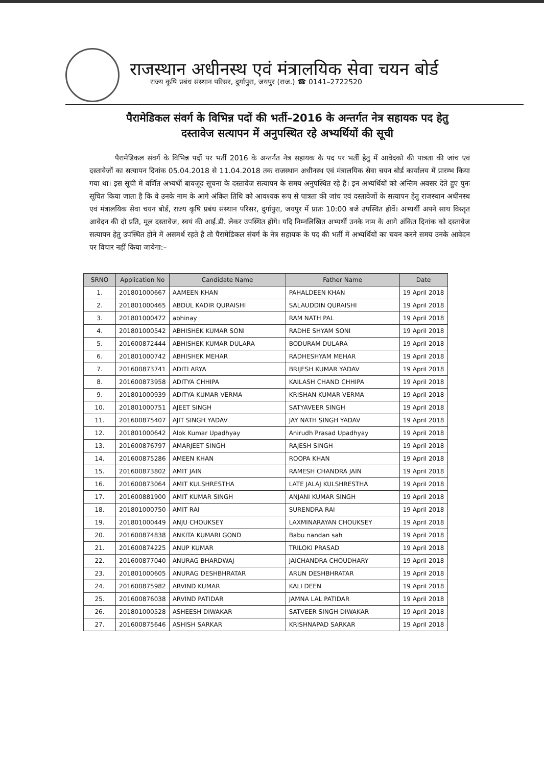राजस्थान अधीनस्थ एवं मंत्रालयिक सेवा चयन बोर्ड
राज्य कृषि प्रबंध संस्थान परिसर, दुर्गापुरा, जयपुर (राज.) ☎ 0141–2722520
पैरामेडिकल संवर्ग के विभिन्न पदों की भर्ती–2016 के अन्तर्गत नेत्र सहायक पद हेतु
दस्तावेज सत्यापन में अनुपस्थित रहे अभ्यर्थियों की सूची
पैरामेडिकल संवर्ग के विभिन्न पदों पर भर्ती 2016 के अन्तर्गत नेत्र सहायक के पद पर भर्ती हेतु में आवेदको की पात्रता की जांच एवं दस्तावेजों का सत्यापन दिनांक 05.04.2018 से 11.04.2018 तक राजस्थान अधीनस्थ एवं मंत्रालयिक सेवा चयन बोर्ड कार्यालय में प्रारम्भ किया गया था। इस सूची में वर्णित अभ्यर्थी बावजूद सूचना के दस्तावेज सत्यापन के समय अनुपस्थित रहे हैं। इन अभ्यर्थियों को अन्तिम अवसर देते हुए पुनः सूचित किया जाता है कि वे उनके नाम के आगे अंकित तिथि को आवश्यक रूप से पात्रता की जांच एवं दस्तावेजों के सत्यापन हेतु राजस्थान अधीनस्थ एवं मंत्रालयिक सेवा चयन बोर्ड, राज्य कृषि प्रबंध संस्थान परिसर, दुर्गापुरा, जयपुर में प्रातः 10:00 बजे उपस्थित होवें। अभ्यर्थी अपने साथ विस्तृत आवेदन की दो प्रति, मूल दस्तावेज, स्वयं की आई.डी. लेकर उपस्थित होंगे। यदि निम्नलिखित अभ्यर्थी उनके नाम के आगे अंकित दिनांक को दस्तावेज सत्यापन हेतु उपस्थित होने में असमर्थ रहते है तो पैरामेडिकल संवर्ग के नेत्र सहायक के पद की भर्ती में अभ्यर्थियों का चयन करने समय उनके आवेदन पर विचार नहीं किया जायेगा:–
| SRNO | Application No | Candidate Name | Father Name | Date |
| --- | --- | --- | --- | --- |
| 1. | 201801000667 | AAMEEN KHAN | PAHALDEEN KHAN | 19 April 2018 |
| 2. | 201801000465 | ABDUL KADIR QURAISHI | SALAUDDIN QURAISHI | 19 April 2018 |
| 3. | 201801000472 | abhinay | RAM NATH PAL | 19 April 2018 |
| 4. | 201801000542 | ABHISHEK KUMAR SONI | RADHE SHYAM SONI | 19 April 2018 |
| 5. | 201600872444 | ABHISHEK KUMAR DULARA | BODURAM DULARA | 19 April 2018 |
| 6. | 201801000742 | ABHISHEK MEHAR | RADHESHYAM MEHAR | 19 April 2018 |
| 7. | 201600873741 | ADITI ARYA | BRIJESH KUMAR YADAV | 19 April 2018 |
| 8. | 201600873958 | ADITYA CHHIPA | KAILASH CHAND CHHIPA | 19 April 2018 |
| 9. | 201801000939 | ADITYA KUMAR VERMA | KRISHAN KUMAR VERMA | 19 April 2018 |
| 10. | 201801000751 | AJEET SINGH | SATYAVEER SINGH | 19 April 2018 |
| 11. | 201600875407 | AJIT SINGH YADAV | JAY NATH SINGH YADAV | 19 April 2018 |
| 12. | 201801000642 | Alok Kumar Upadhyay | Anirudh Prasad Upadhyay | 19 April 2018 |
| 13. | 201600876797 | AMARJEET SINGH | RAJESH SINGH | 19 April 2018 |
| 14. | 201600875286 | AMEEN KHAN | ROOPA KHAN | 19 April 2018 |
| 15. | 201600873802 | AMIT JAIN | RAMESH CHANDRA JAIN | 19 April 2018 |
| 16. | 201600873064 | AMIT KULSHRESTHA | LATE JALAJ KULSHRESTHA | 19 April 2018 |
| 17. | 201600881900 | AMIT KUMAR SINGH | ANJANI KUMAR SINGH | 19 April 2018 |
| 18. | 201801000750 | AMIT RAI | SURENDRA RAI | 19 April 2018 |
| 19. | 201801000449 | ANJU CHOUKSEY | LAXMINARAYAN CHOUKSEY | 19 April 2018 |
| 20. | 201600874838 | ANKITA KUMARI GOND | Babu nandan sah | 19 April 2018 |
| 21. | 201600874225 | ANUP KUMAR | TRILOKI PRASAD | 19 April 2018 |
| 22. | 201600877040 | ANURAG BHARDWAJ | JAICHANDRA CHOUDHARY | 19 April 2018 |
| 23. | 201801000605 | ANURAG DESHBHRATAR | ARUN DESHBHRATAR | 19 April 2018 |
| 24. | 201600875982 | ARVIND KUMAR | KALI DEEN | 19 April 2018 |
| 25. | 201600876038 | ARVIND PATIDAR | JAMNA LAL PATIDAR | 19 April 2018 |
| 26. | 201801000528 | ASHEESH DIWAKAR | SATVEER SINGH DIWAKAR | 19 April 2018 |
| 27. | 201600875646 | ASHISH SARKAR | KRISHNAPAD SARKAR | 19 April 2018 |